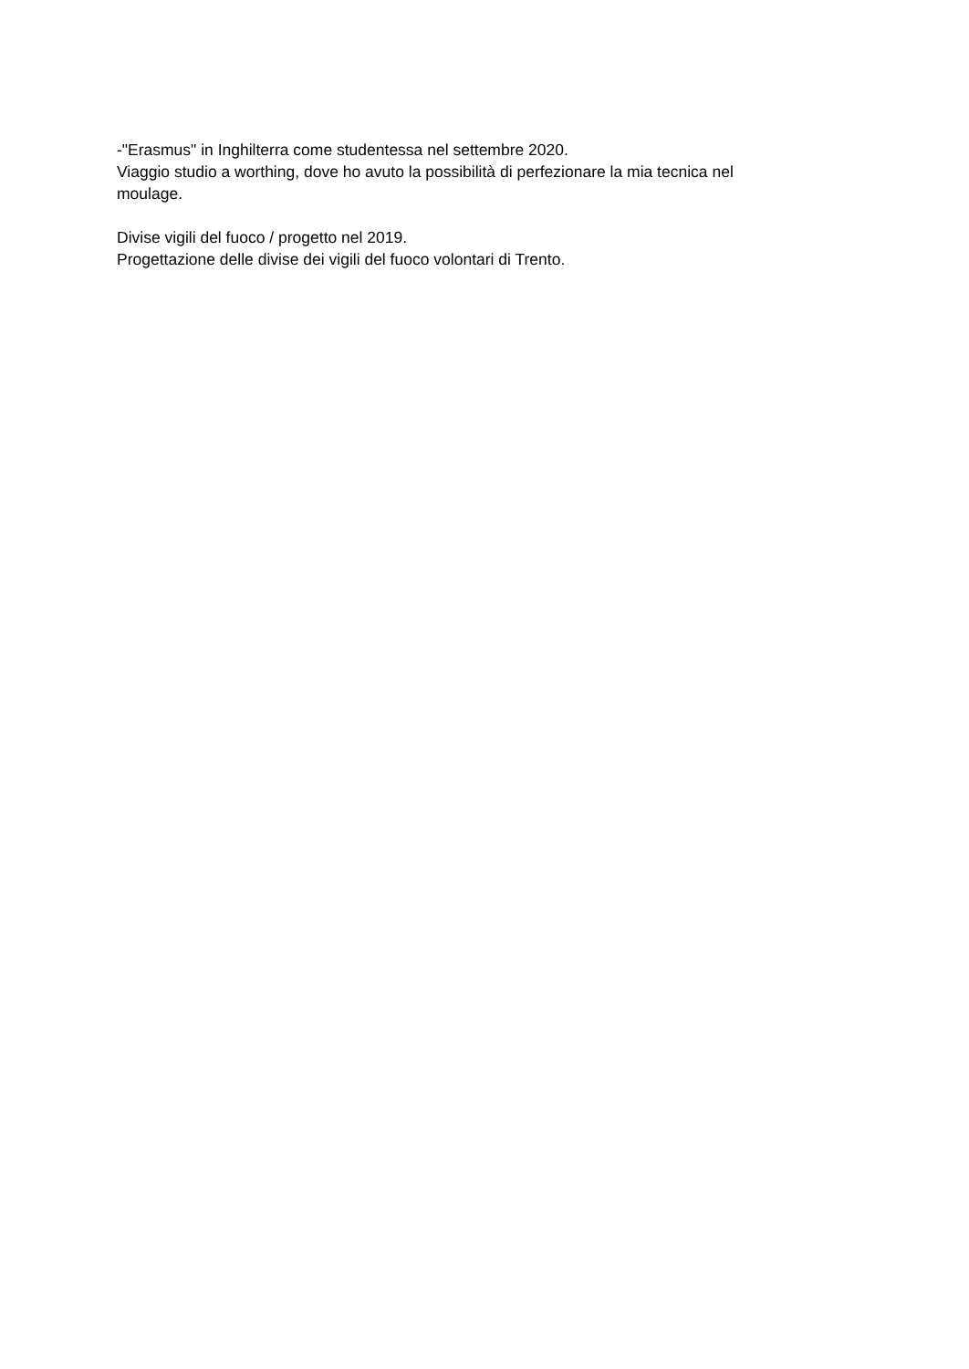-"Erasmus" in Inghilterra come studentessa nel settembre 2020.
Viaggio studio a worthing, dove ho avuto la possibilità di perfezionare la mia tecnica nel
moulage.
Divise vigili del fuoco / progetto nel 2019.
Progettazione delle divise dei vigili del fuoco volontari di Trento.